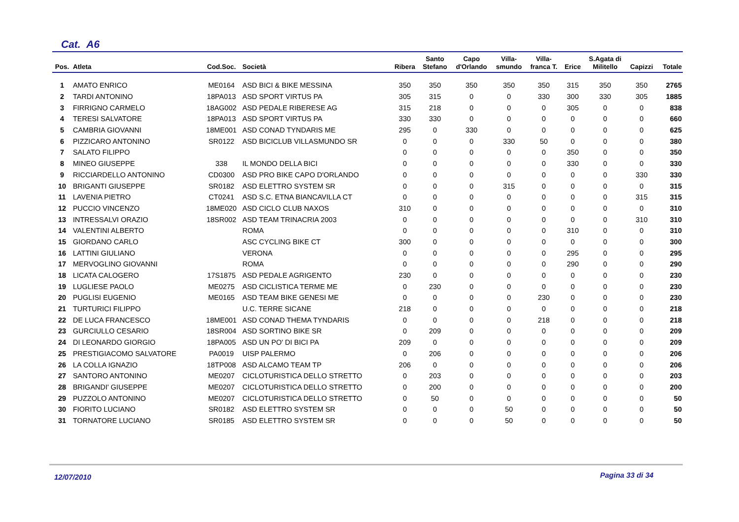Cat. A6
| Pos. | Atleta | Cod.Soc. | Società | Ribera | Santo Stefano | Capo d'Orlando | Villa- smundo | Villa- franca T. | Erice | S.Agata di Militello | Capizzi | Totale |
| --- | --- | --- | --- | --- | --- | --- | --- | --- | --- | --- | --- | --- |
| 1 | AMATO ENRICO | ME0164 | ASD BICI & BIKE MESSINA | 350 | 350 | 350 | 350 | 350 | 315 | 350 | 350 | 2765 |
| 2 | TARDI ANTONINO | 18PA013 | ASD SPORT VIRTUS PA | 305 | 315 | 0 | 0 | 330 | 300 | 330 | 305 | 1885 |
| 3 | FIRRIGNO CARMELO | 18AG002 | ASD PEDALE RIBERESE AG | 315 | 218 | 0 | 0 | 0 | 305 | 0 | 0 | 838 |
| 4 | TERESI SALVATORE | 18PA013 | ASD SPORT VIRTUS PA | 330 | 330 | 0 | 0 | 0 | 0 | 0 | 0 | 660 |
| 5 | CAMBRIA GIOVANNI | 18ME001 | ASD CONAD TYNDARIS ME | 295 | 0 | 330 | 0 | 0 | 0 | 0 | 0 | 625 |
| 6 | PIZZICARO ANTONINO | SR0122 | ASD BICICLUB VILLASMUNDO SR | 0 | 0 | 0 | 330 | 50 | 0 | 0 | 0 | 380 |
| 7 | SALATO FILIPPO | | | 0 | 0 | 0 | 0 | 0 | 350 | 0 | 0 | 350 |
| 8 | MINEO GIUSEPPE | 338 | IL MONDO DELLA BICI | 0 | 0 | 0 | 0 | 0 | 330 | 0 | 0 | 330 |
| 9 | RICCIARDELLO ANTONINO | CD0300 | ASD PRO BIKE CAPO D'ORLANDO | 0 | 0 | 0 | 0 | 0 | 0 | 0 | 330 | 330 |
| 10 | BRIGANTI GIUSEPPE | SR0182 | ASD ELETTRO SYSTEM SR | 0 | 0 | 0 | 315 | 0 | 0 | 0 | 0 | 315 |
| 11 | LAVENIA PIETRO | CT0241 | ASD S.C. ETNA BIANCAVILLA CT | 0 | 0 | 0 | 0 | 0 | 0 | 0 | 315 | 315 |
| 12 | PUCCIO VINCENZO | 18ME020 | ASD CICLO CLUB NAXOS | 310 | 0 | 0 | 0 | 0 | 0 | 0 | 0 | 310 |
| 13 | INTRESSALVI ORAZIO | 18SR002 | ASD TEAM TRINACRIA 2003 | 0 | 0 | 0 | 0 | 0 | 0 | 0 | 310 | 310 |
| 14 | VALENTINI ALBERTO | | ROMA | 0 | 0 | 0 | 0 | 0 | 310 | 0 | 0 | 310 |
| 15 | GIORDANO CARLO | | ASC CYCLING BIKE CT | 300 | 0 | 0 | 0 | 0 | 0 | 0 | 0 | 300 |
| 16 | LATTINI GIULIANO | | VERONA | 0 | 0 | 0 | 0 | 0 | 295 | 0 | 0 | 295 |
| 17 | MERVOGLINO GIOVANNI | | ROMA | 0 | 0 | 0 | 0 | 0 | 290 | 0 | 0 | 290 |
| 18 | LICATA CALOGERO | 17S1875 | ASD PEDALE AGRIGENTO | 230 | 0 | 0 | 0 | 0 | 0 | 0 | 0 | 230 |
| 19 | LUGLIESE PAOLO | ME0275 | ASD CICLISTICA TERME ME | 0 | 230 | 0 | 0 | 0 | 0 | 0 | 0 | 230 |
| 20 | PUGLISI EUGENIO | ME0165 | ASD TEAM BIKE GENESI ME | 0 | 0 | 0 | 0 | 230 | 0 | 0 | 0 | 230 |
| 21 | TURTURICI FILIPPO | | U.C. TERRE SICANE | 218 | 0 | 0 | 0 | 0 | 0 | 0 | 0 | 218 |
| 22 | DE LUCA FRANCESCO | 18ME001 | ASD CONAD THEMA TYNDARIS | 0 | 0 | 0 | 0 | 218 | 0 | 0 | 0 | 218 |
| 23 | GURCIULLO CESARIO | 18SR004 | ASD SORTINO BIKE SR | 0 | 209 | 0 | 0 | 0 | 0 | 0 | 0 | 209 |
| 24 | DI LEONARDO GIORGIO | 18PA005 | ASD UN PO' DI BICI PA | 209 | 0 | 0 | 0 | 0 | 0 | 0 | 0 | 209 |
| 25 | PRESTIGIACOMO SALVATORE | PA0019 | UISP PALERMO | 0 | 206 | 0 | 0 | 0 | 0 | 0 | 0 | 206 |
| 26 | LA COLLA IGNAZIO | 18TP008 | ASD ALCAMO TEAM TP | 206 | 0 | 0 | 0 | 0 | 0 | 0 | 0 | 206 |
| 27 | SANTORO ANTONINO | ME0207 | CICLOTURISTICA DELLO STRETTO | 0 | 203 | 0 | 0 | 0 | 0 | 0 | 0 | 203 |
| 28 | BRIGANDI' GIUSEPPE | ME0207 | CICLOTURISTICA DELLO STRETTO | 0 | 200 | 0 | 0 | 0 | 0 | 0 | 0 | 200 |
| 29 | PUZZOLO ANTONINO | ME0207 | CICLOTURISTICA DELLO STRETTO | 0 | 50 | 0 | 0 | 0 | 0 | 0 | 0 | 50 |
| 30 | FIORITO LUCIANO | SR0182 | ASD ELETTRO SYSTEM SR | 0 | 0 | 0 | 50 | 0 | 0 | 0 | 0 | 50 |
| 31 | TORNATORE LUCIANO | SR0185 | ASD ELETTRO SYSTEM SR | 0 | 0 | 0 | 50 | 0 | 0 | 0 | 0 | 50 |
12/07/2010 Pagina 33 di 34